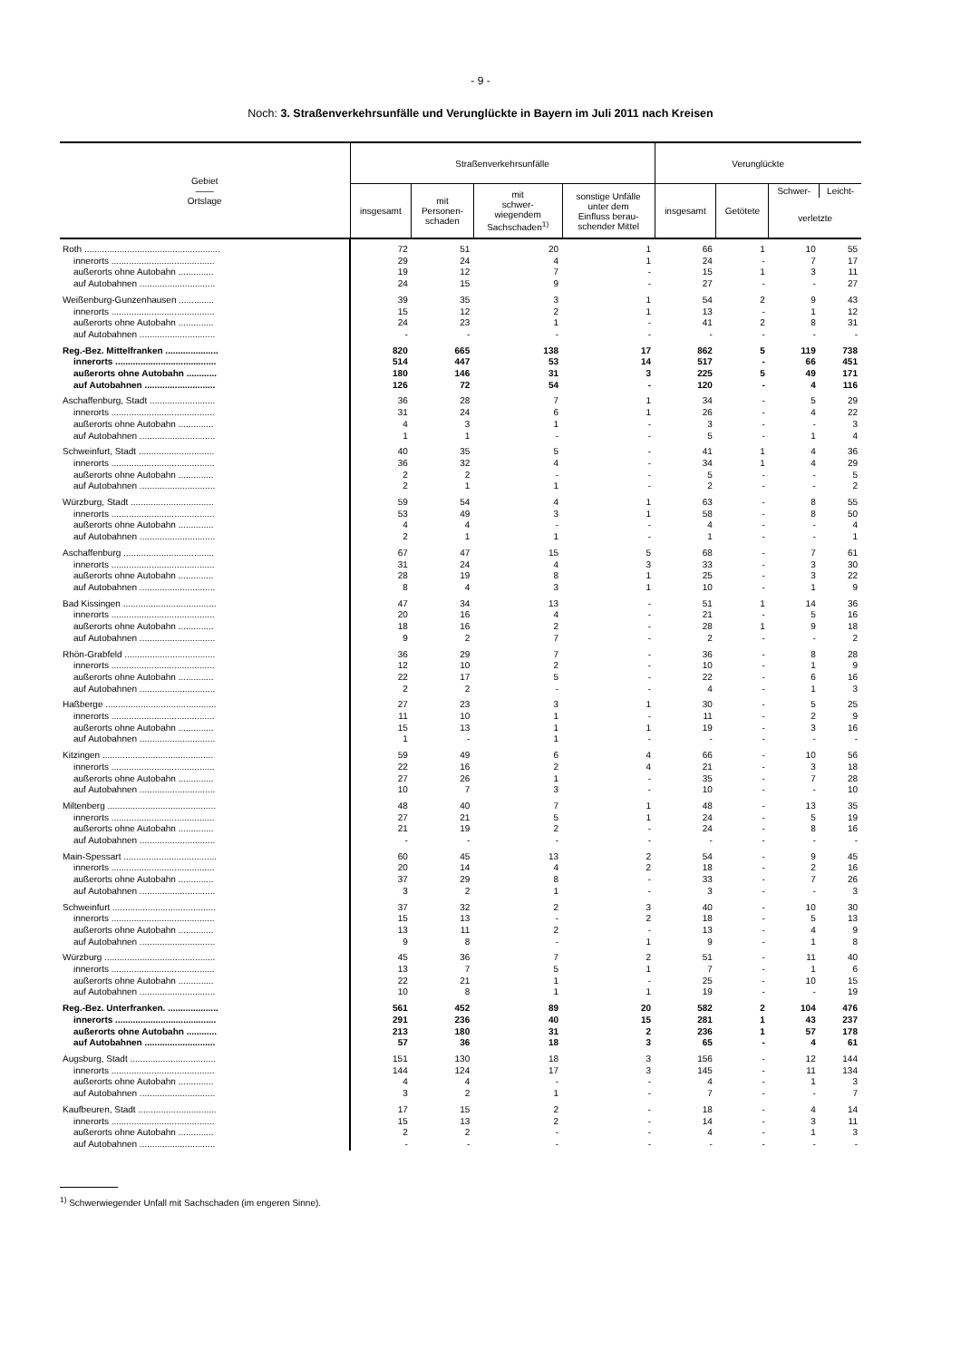- 9 -
Noch: 3. Straßenverkehrsunfälle und Verunglückte in Bayern im Juli 2011 nach Kreisen
| Gebiet —— Ortslage | Straßenverkehrsunfälle | | | | Verunglückte | | | |
| --- | --- | --- | --- | --- | --- | --- | --- | --- |
| | insgesamt | mit Personen- schaden | mit schwer- wiegendem Sachschaden<sup>1)</sup> | sonstige Unfälle unter dem Einfluss berau- schender Mittel | insgesamt | Getötete | Schwer- | Leicht- |
| | | | | | | | verletzte | |
| Roth ...................................................... | 72 | 51 | 20 | 1 | 66 | 1 | 10 | 55 |
| innerorts ......................................... | 29 | 24 | 4 | 1 | 24 | - | 7 | 17 |
| außerorts ohne Autobahn .............. | 19 | 12 | 7 | - | 15 | 1 | 3 | 11 |
| auf Autobahnen .............................. | 24 | 15 | 9 | - | 27 | - | - | 27 |
| Weißenburg-Gunzenhausen .............. | 39 | 35 | 3 | 1 | 54 | 2 | 9 | 43 |
| innerorts ......................................... | 15 | 12 | 2 | 1 | 13 | - | 1 | 12 |
| außerorts ohne Autobahn .............. | 24 | 23 | 1 | - | 41 | 2 | 8 | 31 |
| auf Autobahnen .............................. | - | - | - | - | - | - | - | - |
| Reg.-Bez. Mittelfranken ..................... | 820 | 665 | 138 | 17 | 862 | 5 | 119 | 738 |
| innerorts ........................................ | 514 | 447 | 53 | 14 | 517 | - | 66 | 451 |
| außerorts ohne Autobahn ............ | 180 | 146 | 31 | 3 | 225 | 5 | 49 | 171 |
| auf Autobahnen ............................ | 126 | 72 | 54 | - | 120 | - | 4 | 116 |
| Aschaffenburg, Stadt .......................... | 36 | 28 | 7 | 1 | 34 | - | 5 | 29 |
| innerorts ......................................... | 31 | 24 | 6 | 1 | 26 | - | 4 | 22 |
| außerorts ohne Autobahn .............. | 4 | 3 | 1 | - | 3 | - | - | 3 |
| auf Autobahnen .............................. | 1 | 1 | - | - | 5 | - | 1 | 4 |
| Schweinfurt, Stadt .............................. | 40 | 35 | 5 | - | 41 | 1 | 4 | 36 |
| innerorts ......................................... | 36 | 32 | 4 | - | 34 | 1 | 4 | 29 |
| außerorts ohne Autobahn .............. | 2 | 2 | - | - | 5 | - | - | 5 |
| auf Autobahnen .............................. | 2 | 1 | 1 | - | 2 | - | - | 2 |
| Würzburg, Stadt ................................. | 59 | 54 | 4 | 1 | 63 | - | 8 | 55 |
| innerorts ......................................... | 53 | 49 | 3 | 1 | 58 | - | 8 | 50 |
| außerorts ohne Autobahn .............. | 4 | 4 | - | - | 4 | - | - | 4 |
| auf Autobahnen .............................. | 2 | 1 | 1 | - | 1 | - | - | 1 |
| Aschaffenburg .................................... | 67 | 47 | 15 | 5 | 68 | - | 7 | 61 |
| innerorts ......................................... | 31 | 24 | 4 | 3 | 33 | - | 3 | 30 |
| außerorts ohne Autobahn .............. | 28 | 19 | 8 | 1 | 25 | - | 3 | 22 |
| auf Autobahnen .............................. | 8 | 4 | 3 | 1 | 10 | - | 1 | 9 |
| Bad Kissingen ..................................... | 47 | 34 | 13 | - | 51 | 1 | 14 | 36 |
| innerorts ......................................... | 20 | 16 | 4 | - | 21 | - | 5 | 16 |
| außerorts ohne Autobahn .............. | 18 | 16 | 2 | - | 28 | 1 | 9 | 18 |
| auf Autobahnen .............................. | 9 | 2 | 7 | - | 2 | - | - | 2 |
| Rhön-Grabfeld .................................... | 36 | 29 | 7 | - | 36 | - | 8 | 28 |
| innerorts ......................................... | 12 | 10 | 2 | - | 10 | - | 1 | 9 |
| außerorts ohne Autobahn .............. | 22 | 17 | 5 | - | 22 | - | 6 | 16 |
| auf Autobahnen .............................. | 2 | 2 | - | - | 4 | - | 1 | 3 |
| Haßberge ............................................ | 27 | 23 | 3 | 1 | 30 | - | 5 | 25 |
| innerorts ......................................... | 11 | 10 | 1 | - | 11 | - | 2 | 9 |
| außerorts ohne Autobahn .............. | 15 | 13 | 1 | 1 | 19 | - | 3 | 16 |
| auf Autobahnen .............................. | 1 | - | 1 | - | - | - | - | - |
| Kitzingen ............................................ | 59 | 49 | 6 | 4 | 66 | - | 10 | 56 |
| innerorts ......................................... | 22 | 16 | 2 | 4 | 21 | - | 3 | 18 |
| außerorts ohne Autobahn .............. | 27 | 26 | 1 | - | 35 | - | 7 | 28 |
| auf Autobahnen .............................. | 10 | 7 | 3 | - | 10 | - | - | 10 |
| Miltenberg ........................................... | 48 | 40 | 7 | 1 | 48 | - | 13 | 35 |
| innerorts ......................................... | 27 | 21 | 5 | 1 | 24 | - | 5 | 19 |
| außerorts ohne Autobahn .............. | 21 | 19 | 2 | - | 24 | - | 8 | 16 |
| auf Autobahnen .............................. | - | - | - | - | - | - | - | - |
| Main-Spessart ..................................... | 60 | 45 | 13 | 2 | 54 | - | 9 | 45 |
| innerorts ......................................... | 20 | 14 | 4 | 2 | 18 | - | 2 | 16 |
| außerorts ohne Autobahn .............. | 37 | 29 | 8 | - | 33 | - | 7 | 26 |
| auf Autobahnen .............................. | 3 | 2 | 1 | - | 3 | - | - | 3 |
| Schweinfurt ......................................... | 37 | 32 | 2 | 3 | 40 | - | 10 | 30 |
| innerorts ......................................... | 15 | 13 | - | 2 | 18 | - | 5 | 13 |
| außerorts ohne Autobahn .............. | 13 | 11 | 2 | - | 13 | - | 4 | 9 |
| auf Autobahnen .............................. | 9 | 8 | - | 1 | 9 | - | 1 | 8 |
| Würzburg ............................................ | 45 | 36 | 7 | 2 | 51 | - | 11 | 40 |
| innerorts ......................................... | 13 | 7 | 5 | 1 | 7 | - | 1 | 6 |
| außerorts ohne Autobahn .............. | 22 | 21 | 1 | - | 25 | - | 10 | 15 |
| auf Autobahnen .............................. | 10 | 8 | 1 | 1 | 19 | - | - | 19 |
| Reg.-Bez. Unterfranken. .................... | 561 | 452 | 89 | 20 | 582 | 2 | 104 | 476 |
| innerorts ........................................ | 291 | 236 | 40 | 15 | 281 | 1 | 43 | 237 |
| außerorts ohne Autobahn ............ | 213 | 180 | 31 | 2 | 236 | 1 | 57 | 178 |
| auf Autobahnen ............................ | 57 | 36 | 18 | 3 | 65 | - | 4 | 61 |
| Augsburg, Stadt .................................. | 151 | 130 | 18 | 3 | 156 | - | 12 | 144 |
| innerorts ......................................... | 144 | 124 | 17 | 3 | 145 | - | 11 | 134 |
| außerorts ohne Autobahn .............. | 4 | 4 | - | - | 4 | - | 1 | 3 |
| auf Autobahnen .............................. | 3 | 2 | 1 | - | 7 | - | - | 7 |
| Kaufbeuren, Stadt ............................... | 17 | 15 | 2 | - | 18 | - | 4 | 14 |
| innerorts ......................................... | 15 | 13 | 2 | - | 14 | - | 3 | 11 |
| außerorts ohne Autobahn .............. | 2 | 2 | - | - | 4 | - | 1 | 3 |
| auf Autobahnen .............................. | - | - | - | - | - | - | - | - |
<sup>1)</sup> Schwerwiegender Unfall mit Sachschaden (im engeren Sinne).